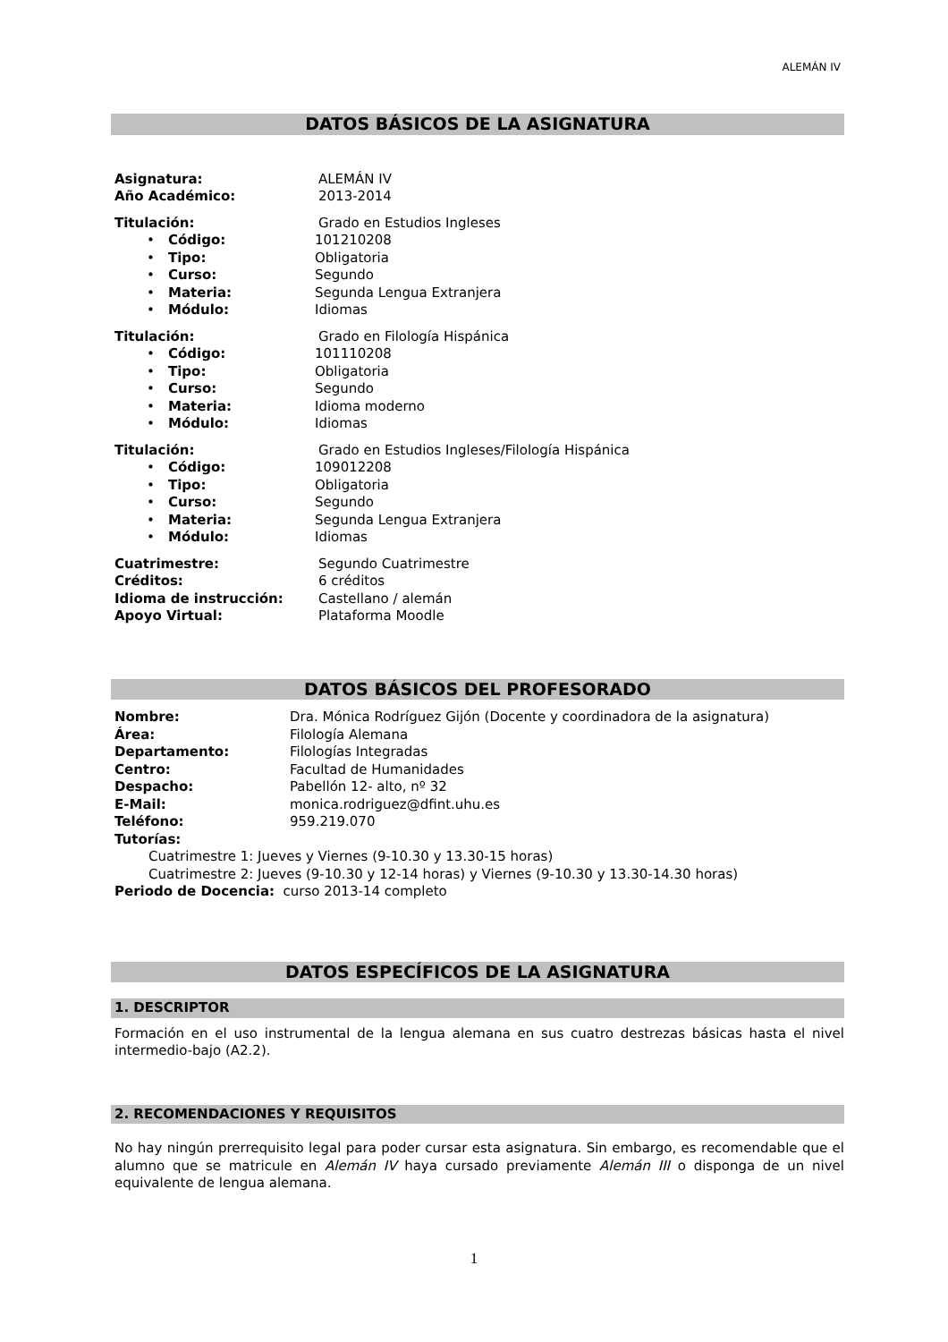ALEMÁN IV
DATOS BÁSICOS DE LA ASIGNATURA
Asignatura: ALEMÁN IV
Año Académico: 2013-2014
Titulación: Grado en Estudios Ingleses
• Código: 101210208
• Tipo: Obligatoria
• Curso: Segundo
• Materia: Segunda Lengua Extranjera
• Módulo: Idiomas
Titulación: Grado en Filología Hispánica
• Código: 101110208
• Tipo: Obligatoria
• Curso: Segundo
• Materia: Idioma moderno
• Módulo: Idiomas
Titulación: Grado en Estudios Ingleses/Filología Hispánica
• Código: 109012208
• Tipo: Obligatoria
• Curso: Segundo
• Materia: Segunda Lengua Extranjera
• Módulo: Idiomas
Cuatrimestre: Segundo Cuatrimestre
Créditos: 6 créditos
Idioma de instrucción: Castellano / alemán
Apoyo Virtual: Plataforma Moodle
DATOS BÁSICOS DEL PROFESORADO
Nombre: Dra. Mónica Rodríguez Gijón (Docente y coordinadora de la asignatura)
Área: Filología Alemana
Departamento: Filologías Integradas
Centro: Facultad de Humanidades
Despacho: Pabellón 12- alto, nº 32
E-Mail: monica.rodriguez@dfint.uhu.es
Teléfono: 959.219.070
Tutorías:
Cuatrimestre 1: Jueves y Viernes (9-10.30 y 13.30-15 horas)
Cuatrimestre 2: Jueves (9-10.30 y 12-14 horas) y Viernes (9-10.30 y 13.30-14.30 horas)
Periodo de Docencia: curso 2013-14 completo
DATOS ESPECÍFICOS DE LA ASIGNATURA
1. DESCRIPTOR
Formación en el uso instrumental de la lengua alemana en sus cuatro destrezas básicas hasta el nivel intermedio-bajo (A2.2).
2. RECOMENDACIONES Y REQUISITOS
No hay ningún prerrequisito legal para poder cursar esta asignatura. Sin embargo, es recomendable que el alumno que se matricule en Alemán IV haya cursado previamente Alemán III o disponga de un nivel equivalente de lengua alemana.
1